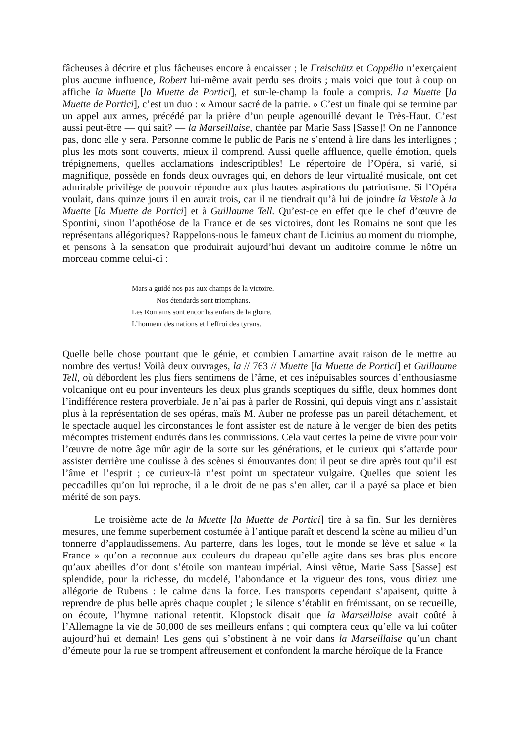fâcheuses à décrire et plus fâcheuses encore à encaisser ; le Freischütz et Coppélia n’exerçaient plus aucune influence, Robert lui-même avait perdu ses droits ; mais voici que tout à coup on affiche la Muette [la Muette de Portici], et sur-le-champ la foule a compris. La Muette [la Muette de Portici], c’est un duo : « Amour sacré de la patrie. » C’est un finale qui se termine par un appel aux armes, précédé par la prière d’un peuple agenouillé devant le Très-Haut. C’est aussi peut-être — qui sait? — la Marseillaise, chantée par Marie Sass [Sasse]! On ne l’annonce pas, donc elle y sera. Personne comme le public de Paris ne s’entend à lire dans les interlignes ; plus les mots sont couverts, mieux il comprend. Aussi quelle affluence, quelle émotion, quels trépignemens, quelles acclamations indescriptibles! Le répertoire de l’Opéra, si varié, si magnifique, possède en fonds deux ouvrages qui, en dehors de leur virtualité musicale, ont cet admirable privilège de pouvoir répondre aux plus hautes aspirations du patriotisme. Si l’Opéra voulait, dans quinze jours il en aurait trois, car il ne tiendrait qu’à lui de joindre la Vestale à la Muette [la Muette de Portici] et à Guillaume Tell. Qu’est-ce en effet que le chef d’œuvre de Spontini, sinon l’apothéose de la France et de ses victoires, dont les Romains ne sont que les représentans allégoriques? Rappelons-nous le fameux chant de Licinius au moment du triomphe, et pensons à la sensation que produirait aujourd’hui devant un auditoire comme le nôtre un morceau comme celui-ci :
Mars a guidé nos pas aux champs de la victoire.
Nos étendards sont triomphans.
Les Romains sont encor les enfans de la gloire,
L’honneur des nations et l’effroi des tyrans.
Quelle belle chose pourtant que le génie, et combien Lamartine avait raison de le mettre au nombre des vertus! Voilà deux ouvrages, la // 763 // Muette [la Muette de Portici] et Guillaume Tell, où débordent les plus fiers sentimens de l’âme, et ces inépuisables sources d’enthousiasme volcanique ont eu pour inventeurs les deux plus grands sceptiques du siffle, deux hommes dont l’indifférence restera proverbiale. Je n’ai pas à parler de Rossini, qui depuis vingt ans n’assistait plus à la représentation de ses opéras, maïs M. Auber ne professe pas un pareil détachement, et le spectacle auquel les circonstances le font assister est de nature à le venger de bien des petits mécomptes tristement endurés dans les commissions. Cela vaut certes la peine de vivre pour voir l’œuvre de notre âge mûr agir de la sorte sur les générations, et le curieux qui s’attarde pour assister derrière une coulisse à des scènes si émouvantes dont il peut se dire après tout qu’il est l’âme et l’esprit ; ce curieux-là n’est point un spectateur vulgaire. Quelles que soient les peccadilles qu’on lui reproche, il a le droit de ne pas s’en aller, car il a payé sa place et bien mérité de son pays.
Le troisième acte de la Muette [la Muette de Portici] tire à sa fin. Sur les dernières mesures, une femme superbement costumée à l’antique paraît et descend la scène au milieu d’un tonnerre d’applaudissemens. Au parterre, dans les loges, tout le monde se lève et salue « la France » qu’on a reconnue aux couleurs du drapeau qu’elle agite dans ses bras plus encore qu’aux abeilles d’or dont s’étoile son manteau impérial. Ainsi vêtue, Marie Sass [Sasse] est splendide, pour la richesse, du modelé, l’abondance et la vigueur des tons, vous diriez une allégorie de Rubens : le calme dans la force. Les transports cependant s’apaisent, quitte à reprendre de plus belle après chaque couplet ; le silence s’établit en frémissant, on se recueille, on écoute, l’hymne national retentit. Klopstock disait que la Marseillaise avait coûté à l’Allemagne la vie de 50,000 de ses meilleurs enfans ; qui comptera ceux qu’elle va lui coûter aujourd’hui et demain! Les gens qui s’obstinent à ne voir dans la Marseillaise qu’un chant d’émeute pour la rue se trompent affreusement et confondent la marche héroïque de la France